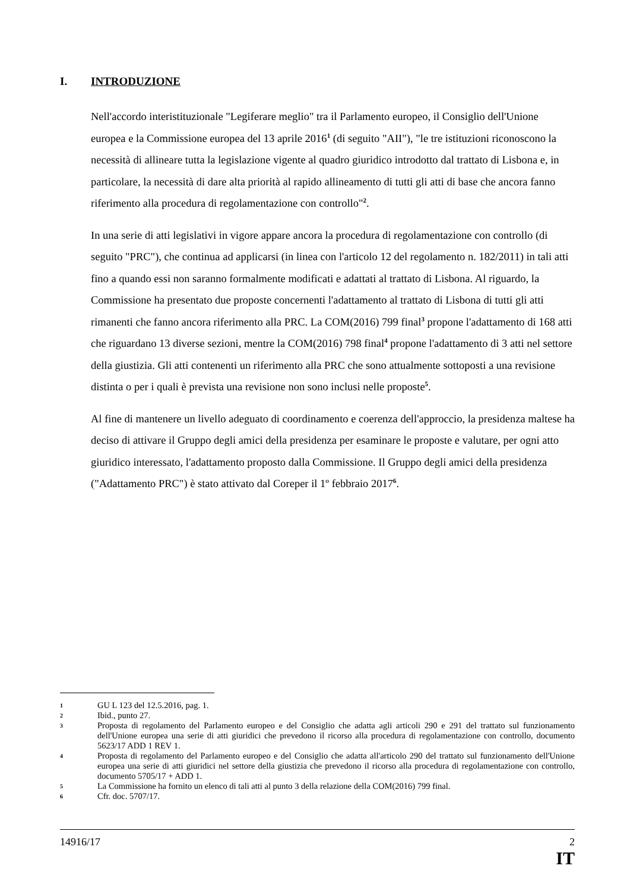I. INTRODUZIONE
Nell'accordo interistituzionale "Legiferare meglio" tra il Parlamento europeo, il Consiglio dell'Unione europea e la Commissione europea del 13 aprile 2016<sup>1</sup> (di seguito "AII"), "le tre istituzioni riconoscono la necessità di allineare tutta la legislazione vigente al quadro giuridico introdotto dal trattato di Lisbona e, in particolare, la necessità di dare alta priorità al rapido allineamento di tutti gli atti di base che ancora fanno riferimento alla procedura di regolamentazione con controllo"<sup>2</sup>.
In una serie di atti legislativi in vigore appare ancora la procedura di regolamentazione con controllo (di seguito "PRC"), che continua ad applicarsi (in linea con l'articolo 12 del regolamento n. 182/2011) in tali atti fino a quando essi non saranno formalmente modificati e adattati al trattato di Lisbona. Al riguardo, la Commissione ha presentato due proposte concernenti l'adattamento al trattato di Lisbona di tutti gli atti rimanenti che fanno ancora riferimento alla PRC. La COM(2016) 799 final<sup>3</sup> propone l'adattamento di 168 atti che riguardano 13 diverse sezioni, mentre la COM(2016) 798 final<sup>4</sup> propone l'adattamento di 3 atti nel settore della giustizia. Gli atti contenenti un riferimento alla PRC che sono attualmente sottoposti a una revisione distinta o per i quali è prevista una revisione non sono inclusi nelle proposte<sup>5</sup>.
Al fine di mantenere un livello adeguato di coordinamento e coerenza dell'approccio, la presidenza maltese ha deciso di attivare il Gruppo degli amici della presidenza per esaminare le proposte e valutare, per ogni atto giuridico interessato, l'adattamento proposto dalla Commissione. Il Gruppo degli amici della presidenza ("Adattamento PRC") è stato attivato dal Coreper il 1º febbraio 2017<sup>6</sup>.
1 GU L 123 del 12.5.2016, pag. 1.
2 Ibid., punto 27.
3 Proposta di regolamento del Parlamento europeo e del Consiglio che adatta agli articoli 290 e 291 del trattato sul funzionamento dell'Unione europea una serie di atti giuridici che prevedono il ricorso alla procedura di regolamentazione con controllo, documento 5623/17 ADD 1 REV 1.
4 Proposta di regolamento del Parlamento europeo e del Consiglio che adatta all'articolo 290 del trattato sul funzionamento dell'Unione europea una serie di atti giuridici nel settore della giustizia che prevedono il ricorso alla procedura di regolamentazione con controllo, documento 5705/17 + ADD 1.
5 La Commissione ha fornito un elenco di tali atti al punto 3 della relazione della COM(2016) 799 final.
6 Cfr. doc. 5707/17.
14916/17 2
IT